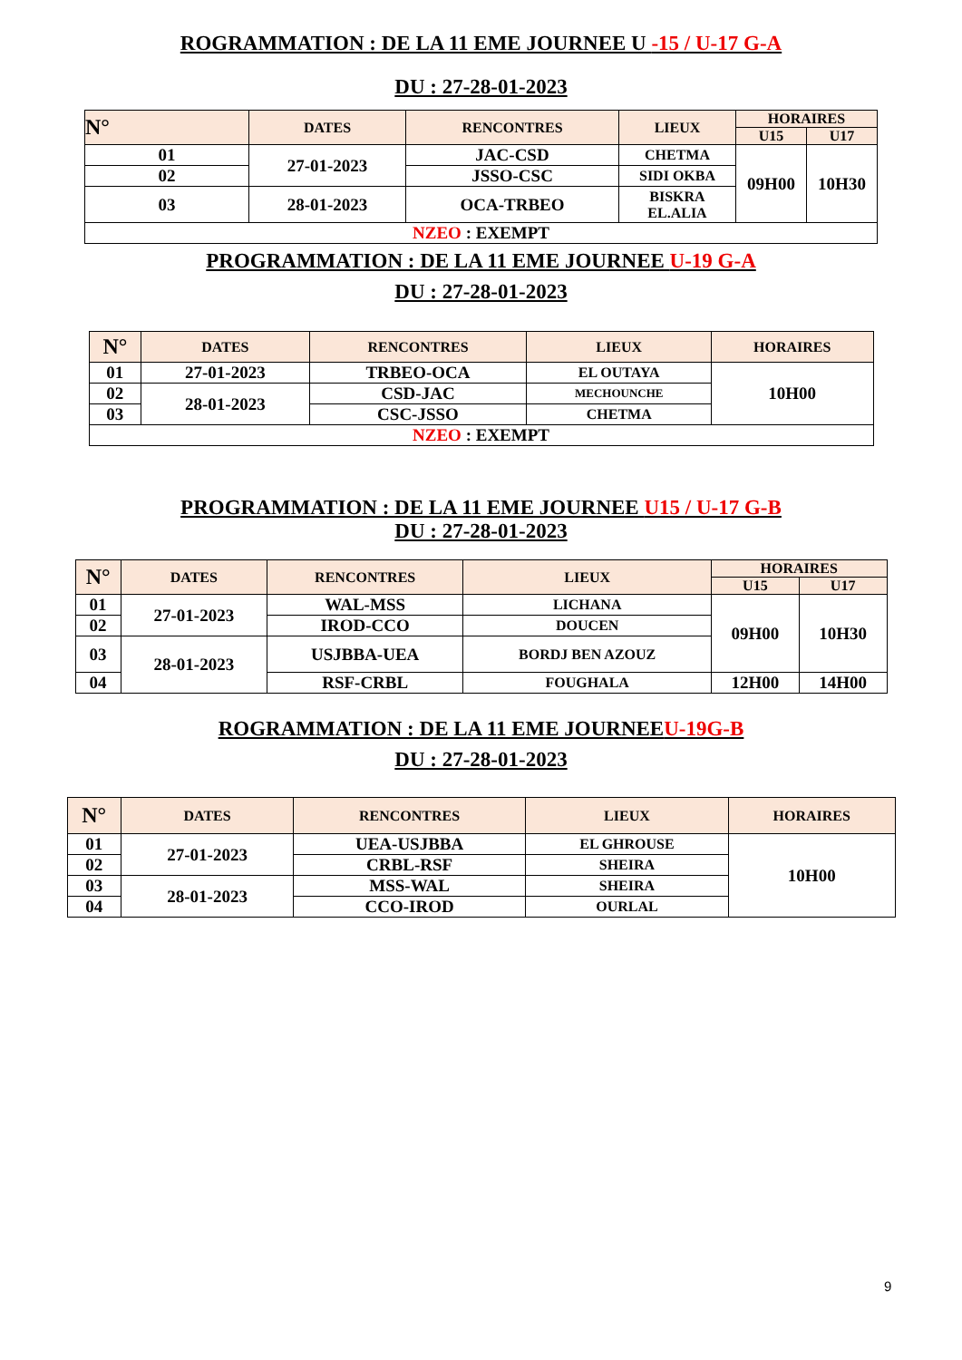ROGRAMMATION : DE LA 11 EME JOURNEE U -15 / U-17 G-A
DU : 27-28-01-2023
| N° | DATES | RENCONTRES | LIEUX | HORAIRES | |
| --- | --- | --- | --- | --- | --- |
| | | | | U15 | U17 |
| 01 | 27-01-2023 | JAC-CSD | CHETMA | 09H00 | 10H30 |
| 02 | | JSSO-CSC | SIDI OKBA | | |
| 03 | 28-01-2023 | OCA-TRBEO | BISKRA EL.ALIA | | |
| NZEO : EXEMPT | | | | | |
PROGRAMMATION : DE LA 11 EME JOURNEE U-19 G-A
DU : 27-28-01-2023
| N° | DATES | RENCONTRES | LIEUX | HORAIRES |
| --- | --- | --- | --- | --- |
| 01 | 27-01-2023 | TRBEO-OCA | EL OUTAYA | 10H00 |
| 02 | 28-01-2023 | CSD-JAC | MECHOUNCHE | |
| 03 | | CSC-JSSO | CHETMA | |
| NZEO : EXEMPT | | | | |
PROGRAMMATION : DE LA 11 EME JOURNEE U15 / U-17 G-B
DU : 27-28-01-2023
| N° | DATES | RENCONTRES | LIEUX | HORAIRES | |
| --- | --- | --- | --- | --- | --- |
| | | | | U15 | U17 |
| 01 | 27-01-2023 | WAL-MSS | LICHANA | 09H00 | 10H30 |
| 02 | | IROD-CCO | DOUCEN | | |
| 03 | 28-01-2023 | USJBBA-UEA | BORDJ BEN AZOUZ | | |
| 04 | | RSF-CRBL | FOUGHALA | 12H00 | 14H00 |
ROGRAMMATION : DE LA 11 EME JOURNEEU-19G-B
DU : 27-28-01-2023
| N° | DATES | RENCONTRES | LIEUX | HORAIRES |
| --- | --- | --- | --- | --- |
| 01 | 27-01-2023 | UEA-USJBBA | EL GHROUSE | 10H00 |
| 02 | | CRBL-RSF | SHEIRA | |
| 03 | 28-01-2023 | MSS-WAL | SHEIRA | |
| 04 | | CCO-IROD | OURLAL | |
9